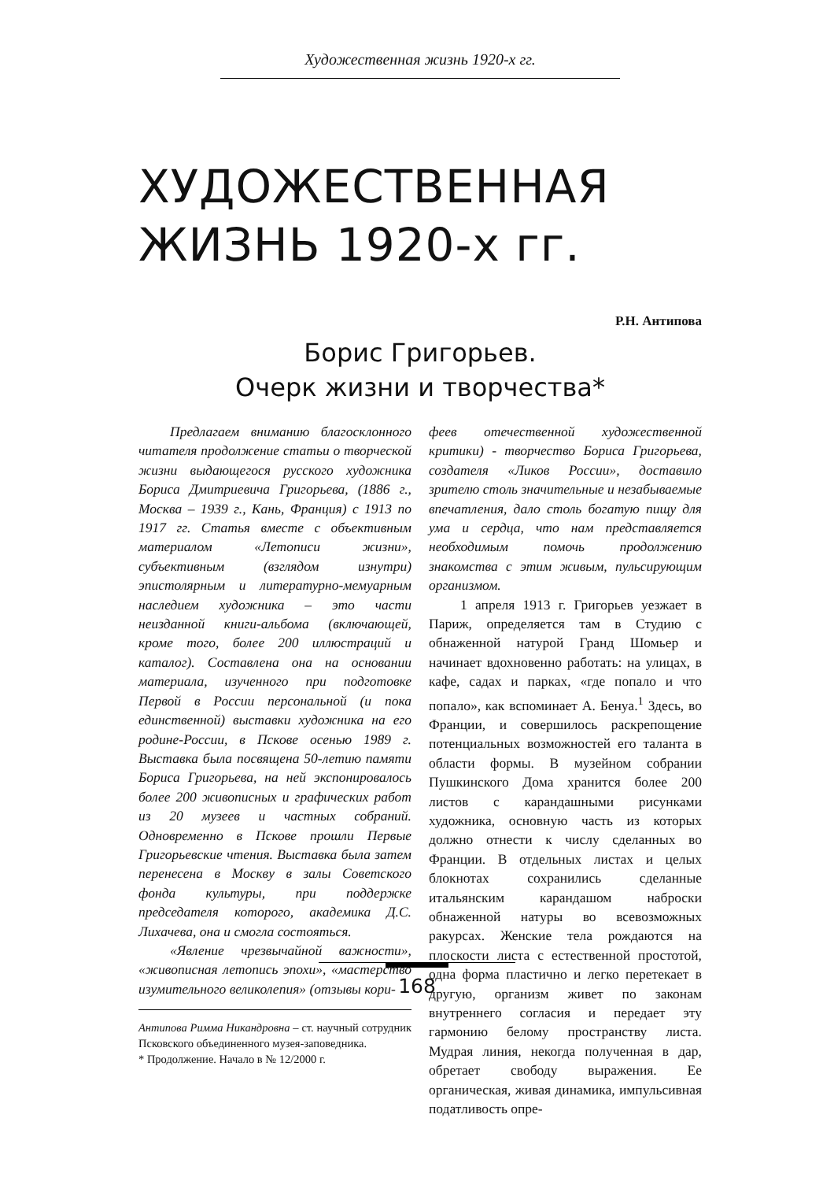Художественная жизнь 1920-х гг.
ХУДОЖЕСТВЕННАЯ
ЖИЗНЬ 1920-х гг.
Р.Н. Антипова
Борис Григорьев.
Очерк жизни и творчества*
Предлагаем вниманию благосклонного читателя продолжение статьи о творческой жизни выдающегося русского художника Бориса Дмитриевича Григорьева, (1886 г., Москва – 1939 г., Кань, Франция) с 1913 по 1917 гг. Статья вместе с объективным материалом «Летописи жизни», субъективным (взглядом изнутри) эпистолярным и литературно-мемуарным наследием художника – это части неизданной книги-альбома (включающей, кроме того, более 200 иллюстраций и каталог). Составлена она на основании материала, изученного при подготовке Первой в России персональной (и пока единственной) выставки художника на его родине-России, в Пскове осенью 1989 г. Выставка была посвящена 50-летию памяти Бориса Григорьева, на ней экспонировалось более 200 живописных и графических работ из 20 музеев и частных собраний. Одновременно в Пскове прошли Первые Григорьевские чтения. Выставка была затем перенесена в Москву в залы Советского фонда культуры, при поддержке председателя которого, академика Д.С. Лихачева, она и смогла состояться.
«Явление чрезвычайной важности», «живописная летопись эпохи», «мастерство изумительного великолепия» (отзывы кори-
Антипова Римма Никандровна – ст. научный сотрудник Псковского объединенного музея-заповедника.
* Продолжение. Начало в № 12/2000 г.
феев отечественной художественной критики) - творчество Бориса Григорьева, создателя «Ликов России», доставило зрителю столь значительные и незабываемые впечатления, дало столь богатую пищу для ума и сердца, что нам представляется необходимым помочь продолжению знакомства с этим живым, пульсирующим организмом.
1 апреля 1913 г. Григорьев уезжает в Париж, определяется там в Студию с обнаженной натурой Гранд Шомьер и начинает вдохновенно работать: на улицах, в кафе, садах и парках, «где попало и что попало», как вспоминает А. Бенуа.<sup>1</sup> Здесь, во Франции, и совершилось раскрепощение потенциальных возможностей его таланта в области формы. В музейном собрании Пушкинского Дома хранится более 200 листов с карандашными рисунками художника, основную часть из которых должно отнести к числу сделанных во Франции. В отдельных листах и целых блокнотах сохранились сделанные итальянским карандашом наброски обнаженной натуры во всевозможных ракурсах. Женские тела рождаются на плоскости листа с естественной простотой, одна форма пластично и легко перетекает в другую, организм живет по законам внутреннего согласия и передает эту гармонию белому пространству листа. Мудрая линия, некогда полученная в дар, обретает свободу выражения. Ее органическая, живая динамика, импульсивная податливость опре-
168